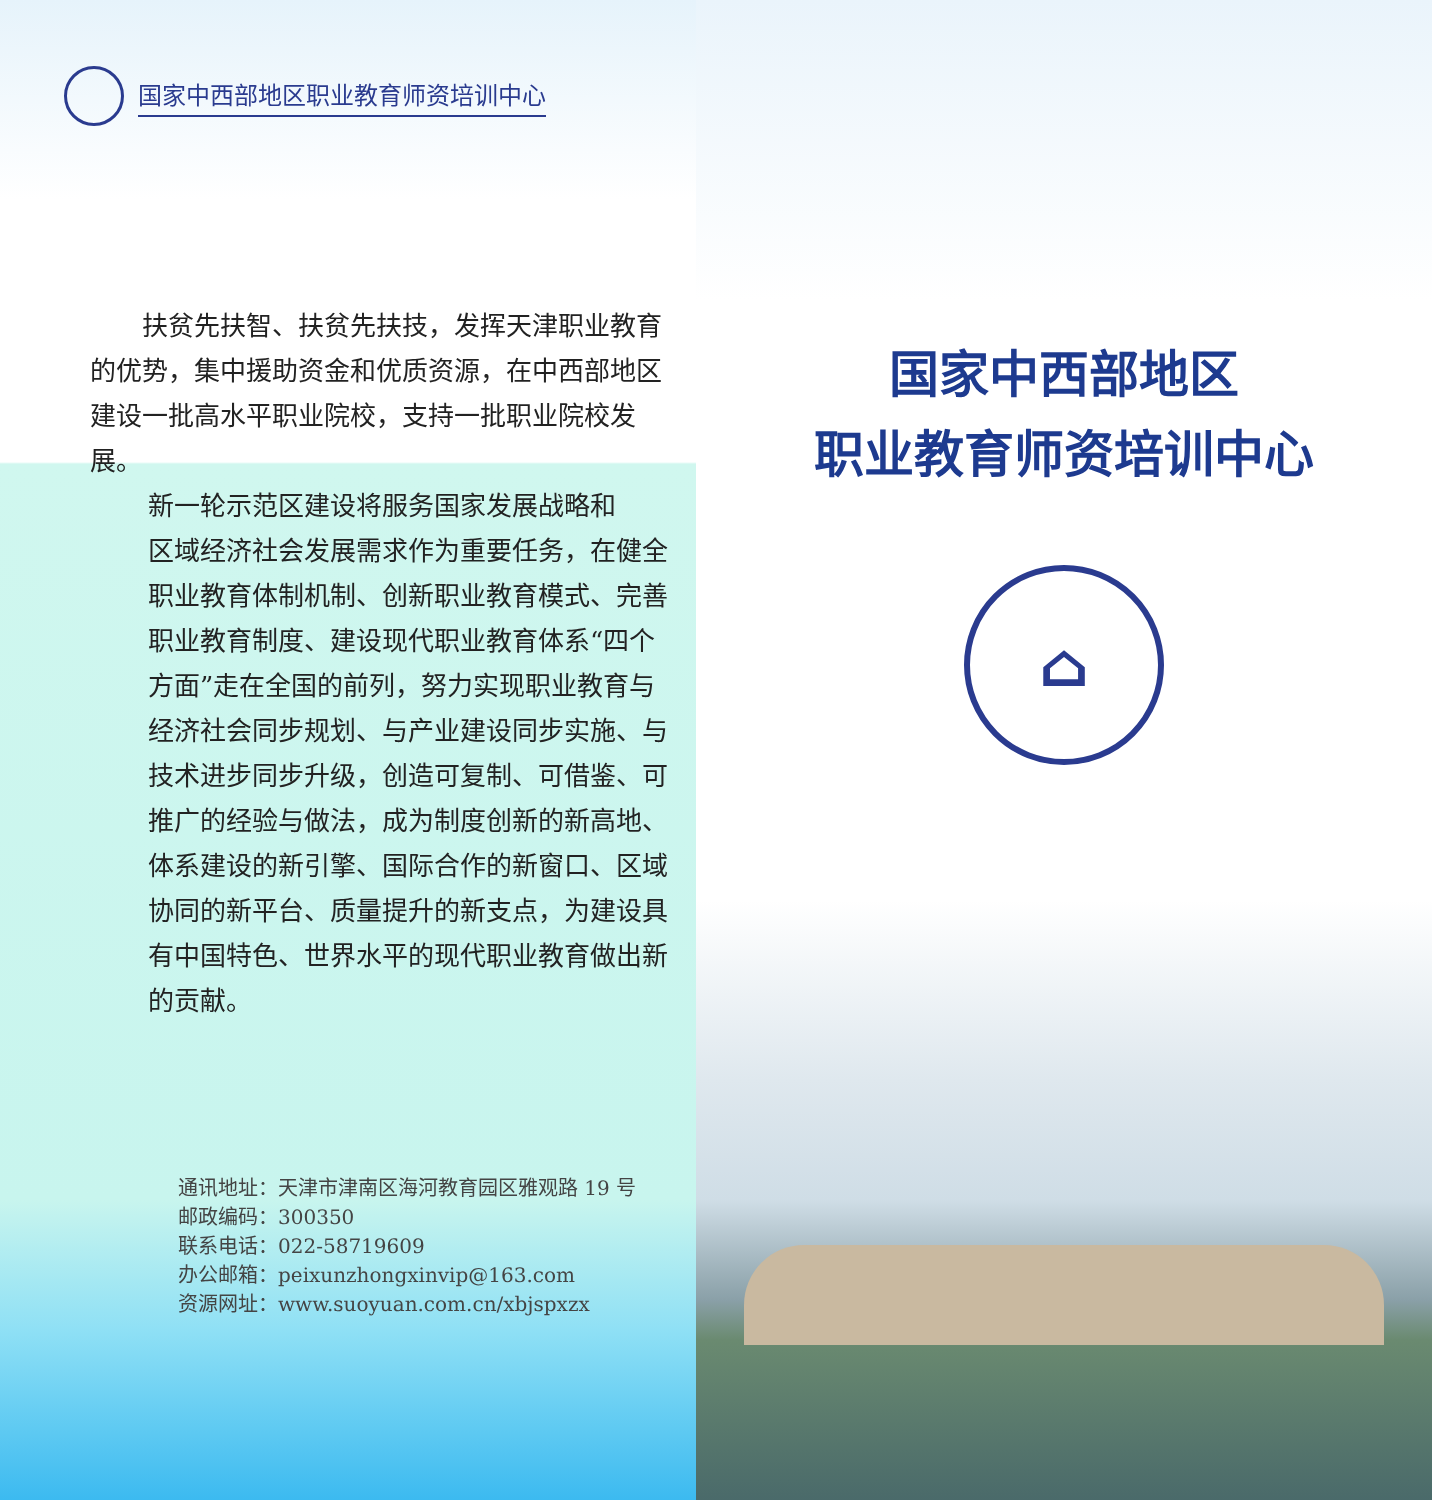国家中西部地区职业教育师资培训中心
扶贫先扶智、扶贫先扶技，发挥天津职业教育的优势，集中援助资金和优质资源，在中西部地区建设一批高水平职业院校，支持一批职业院校发展。
新一轮示范区建设将服务国家发展战略和
区域经济社会发展需求作为重要任务，在健全
职业教育体制机制、创新职业教育模式、完善
职业教育制度、建设现代职业教育体系“四个
方面”走在全国的前列，努力实现职业教育与
经济社会同步规划、与产业建设同步实施、与
技术进步同步升级，创造可复制、可借鉴、可
推广的经验与做法，成为制度创新的新高地、
体系建设的新引擎、国际合作的新窗口、区域
协同的新平台、质量提升的新支点，为建设具
有中国特色、世界水平的现代职业教育做出新
的贡献。
通讯地址：天津市津南区海河教育园区雅观路 19 号
邮政编码：300350
联系电话：022-58719609
办公邮箱：peixunzhongxinvip@163.com
资源网址：www.suoyuan.com.cn/xbjspxzx
国家中西部地区
职业教育师资培训中心
⌂